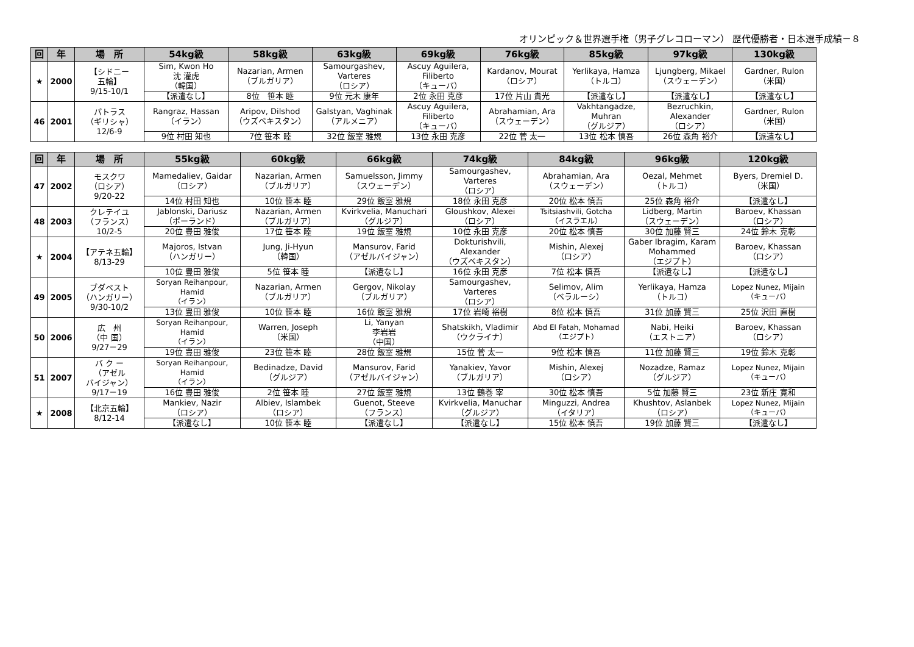オリンピック＆世界選手権（男子グレコローマン） 歴代優勝者・日本選手成績－８
| 回 | 年 | 場 所 | 54kg級 | 58kg級 | 63kg級 | 69kg級 | 76kg級 | 85kg級 | 97kg級 | 130kg級 |
| --- | --- | --- | --- | --- | --- | --- | --- | --- | --- | --- |
| ★ | 2000 | 【シドニー 五輪】 9/15-10/1 | Sim, Kwon Ho 沈 灌虎 （韓国） | Nazarian, Armen （ブルガリア） | Samourgashev, Varteres （ロシア） | Ascuy Aguilera, Filiberto （キューバ） | Kardanov, Mourat （ロシア） | Yerlikaya, Hamza （トルコ） | Ljungberg, Mikael （スウェーデン） | Gardner, Rulon （米国） |
| | | | 【派遣なし】 | 8位 笹本 睦 | 9位 元木 康年 | 2位 永田 克彦 | 17位 片山 貴光 | 【派遣なし】 | 【派遣なし】 | 【派遣なし】 |
| 46 | 2001 | パトラス （ギリシャ） 12/6-9 | Rangraz, Hassan （イラン） | Aripov, Dilshod （ウズベキスタン） | Galstyan, Vaghinak （アルメニア） | Ascuy Aguilera, Filiberto （キューバ） | Abrahamian, Ara （スウェーデン） | Vakhtangadze, Muhran （グルジア） | Bezruchkin, Alexander （ロシア） | Gardner, Rulon （米国） |
| | | | 9位 村田 知也 | 7位 笹本 睦 | 32位 飯室 雅規 | 13位 永田 克彦 | 22位 菅 太一 | 13位 松本 慎吾 | 26位 森角 裕介 | 【派遣なし】 |
| 回 | 年 | 場 所 | 55kg級 | 60kg級 | 66kg級 | 74kg級 | 84kg級 | 96kg級 | 120kg級 |
| --- | --- | --- | --- | --- | --- | --- | --- | --- | --- |
| 47 | 2002 | モスクワ （ロシア） 9/20-22 | Mamedaliev, Gaidar （ロシア） | Nazarian, Armen （ブルガリア） | Samuelsson, Jimmy （スウェーデン） | Samourgashev, Varteres （ロシア） | Abrahamian, Ara （スウェーデン） | Oezal, Mehmet （トルコ） | Byers, Dremiel D. （米国） |
| | | | 14位 村田 知也 | 10位 笹本 睦 | 29位 飯室 雅規 | 18位 永田 克彦 | 20位 松本 慎吾 | 25位 森角 裕介 | 【派遣なし】 |
| 48 | 2003 | クレテイユ （フランス） 10/2-5 | Jablonski, Dariusz （ポーランド） | Nazarian, Armen （ブルガリア） | Kvirkvelia, Manuchari （グルジア） | Gloushkov, Alexei （ロシア） | Tsitsiashvili, Gotcha （イスラエル） | Lidberg, Martin （スウェーデン） | Baroev, Khassan （ロシア） |
| | | | 20位 豊田 雅俊 | 17位 笹本 睦 | 19位 飯室 雅規 | 10位 永田 克彦 | 20位 松本 慎吾 | 30位 加藤 賢三 | 24位 鈴木 克彰 |
| ★ | 2004 | 【アテネ五輪】 8/13-29 | Majoros, Istvan （ハンガリー） | Jung, Ji-Hyun （韓国） | Mansurov, Farid （アゼルバイジャン） | Dokturishvili, Alexander （ウズベキスタン） | Mishin, Alexej （ロシア） | Gaber Ibragim, Karam Mohammed （エジプト） | Baroev, Khassan （ロシア） |
| | | | 10位 豊田 雅俊 | 5位 笹本 睦 | 【派遣なし】 | 16位 永田 克彦 | 7位 松本 慎吾 | 【派遣なし】 | 【派遣なし】 |
| 49 | 2005 | ブダペスト （ハンガリー） 9/30-10/2 | Soryan Reihanpour, Hamid （イラン） | Nazarian, Armen （ブルガリア） | Gergov, Nikolay （ブルガリア） | Samourgashev, Varteres （ロシア） | Selimov, Alim （ベラルーシ） | Yerlikaya, Hamza （トルコ） | Lopez Nunez, Mijain （キューバ） |
| | | | 13位 豊田 雅俊 | 10位 笹本 睦 | 16位 飯室 雅規 | 17位 岩崎 裕樹 | 8位 松本 慎吾 | 31位 加藤 賢三 | 25位 沢田 直樹 |
| 50 | 2006 | 広 州 （中 国） 9/27－29 | Soryan Reihanpour, Hamid （イラン） | Warren, Joseph （米国） | Li, Yanyan 李岩岩 （中国） | Shatskikh, Vladimir （ウクライナ） | Abd El Fatah, Mohamad （エジプト） | Nabi, Heiki （エストニア） | Baroev, Khassan （ロシア） |
| | | | 19位 豊田 雅俊 | 23位 笹本 睦 | 28位 飯室 雅規 | 15位 菅 太一 | 9位 松本 慎吾 | 11位 加藤 賢三 | 19位 鈴木 克彰 |
| 51 | 2007 | バ ク ー （アゼル バイジャン） 9/17－19 | Soryan Reihanpour, Hamid （イラン） | Bedinadze, David （グルジア） | Mansurov, Farid （アゼルバイジャン） | Yanakiev, Yavor （ブルガリア） | Mishin, Alexej （ロシア） | Nozadze, Ramaz （グルジア） | Lopez Nunez, Mijain （キューバ） |
| | | | 16位 豊田 雅俊 | 2位 笹本 睦 | 27位 飯室 雅規 | 13位 鶴巻 宰 | 30位 松本 慎吾 | 5位 加藤 賢三 | 23位 新庄 寛和 |
| ★ | 2008 | 【北京五輪】 8/12-14 | Mankiev, Nazir （ロシア） | Albiev, Islambek （ロシア） | Guenot, Steeve （フランス） | Kvirkvelia, Manuchar （グルジア） | Minguzzi, Andrea （イタリア） | Khushtov, Aslanbek （ロシア） | Lopez Nunez, Mijain （キューバ） |
| | | | 【派遣なし】 | 10位 笹本 睦 | 【派遣なし】 | 【派遣なし】 | 15位 松本 慎吾 | 19位 加藤 賢三 | 【派遣なし】 |